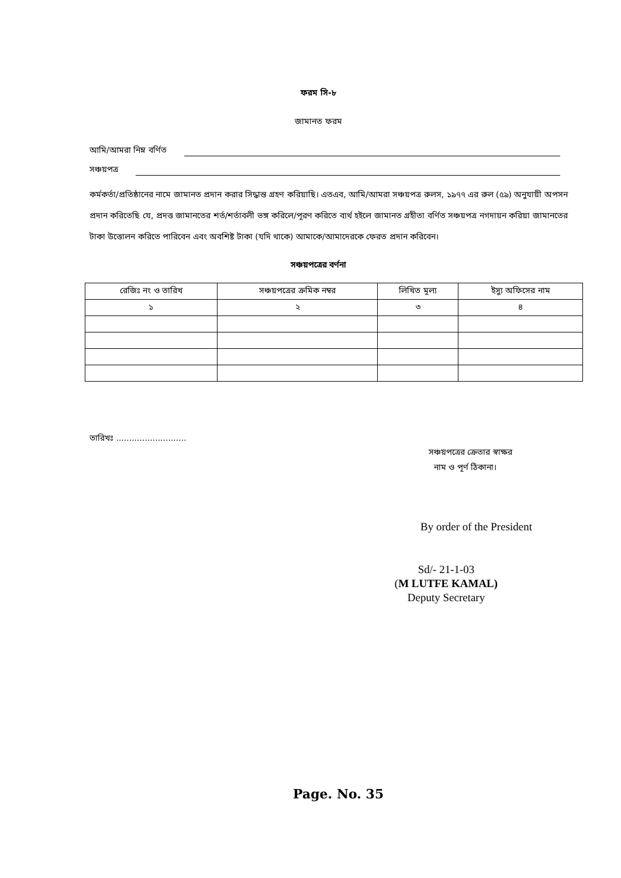ফরম সি-৮
জামানত ফরম
আমি/আমরা নিম্ন বর্ণিত
সঞ্চয়পত্র
কর্মকর্তা/প্রতিষ্ঠানের নামে জামানত প্রদান করার সিদ্ধান্ত গ্রহণ করিয়াছি। এতএব, আমি/আমরা সঞ্চয়পত্র রুলস, ১৯৭৭ এর রুল (৫৯) অনুযায়ী অপসন প্রদান করিতেছি যে, প্রদত্ত জামানতের শর্ত/শর্তাবলী ভঙ্গ করিলে/পূরণ করিতে ব্যর্থ হইলে জামানত গ্রহীতা বর্ণিত সঞ্চয়পত্র নগদায়ন করিয়া জামানতের টাকা উত্তোলন করিতে পারিবেন এবং অবশিষ্ট টাকা (যদি থাকে) আমাকে/আমাদেরকে ফেরত প্রদান করিবেন।
সঞ্চয়পত্রের বর্ণনা
| রেজিঃ নং ও তারিখ | সঞ্চয়পত্রের ক্রমিক নম্বর | লিখিত মূল্য | ইস্যু অফিসের নাম |
| --- | --- | --- | --- |
| ১ | ২ | ৩ | ৪ |
তারিখঃ ...........................
সঞ্চয়পত্রের ক্রেতার স্বাক্ষর
নাম ও পূর্ণ ঠিকানা।
By order of the President
Sd/- 21-1-03
(M LUTFE KAMAL)
Deputy Secretary
Page. No. 35